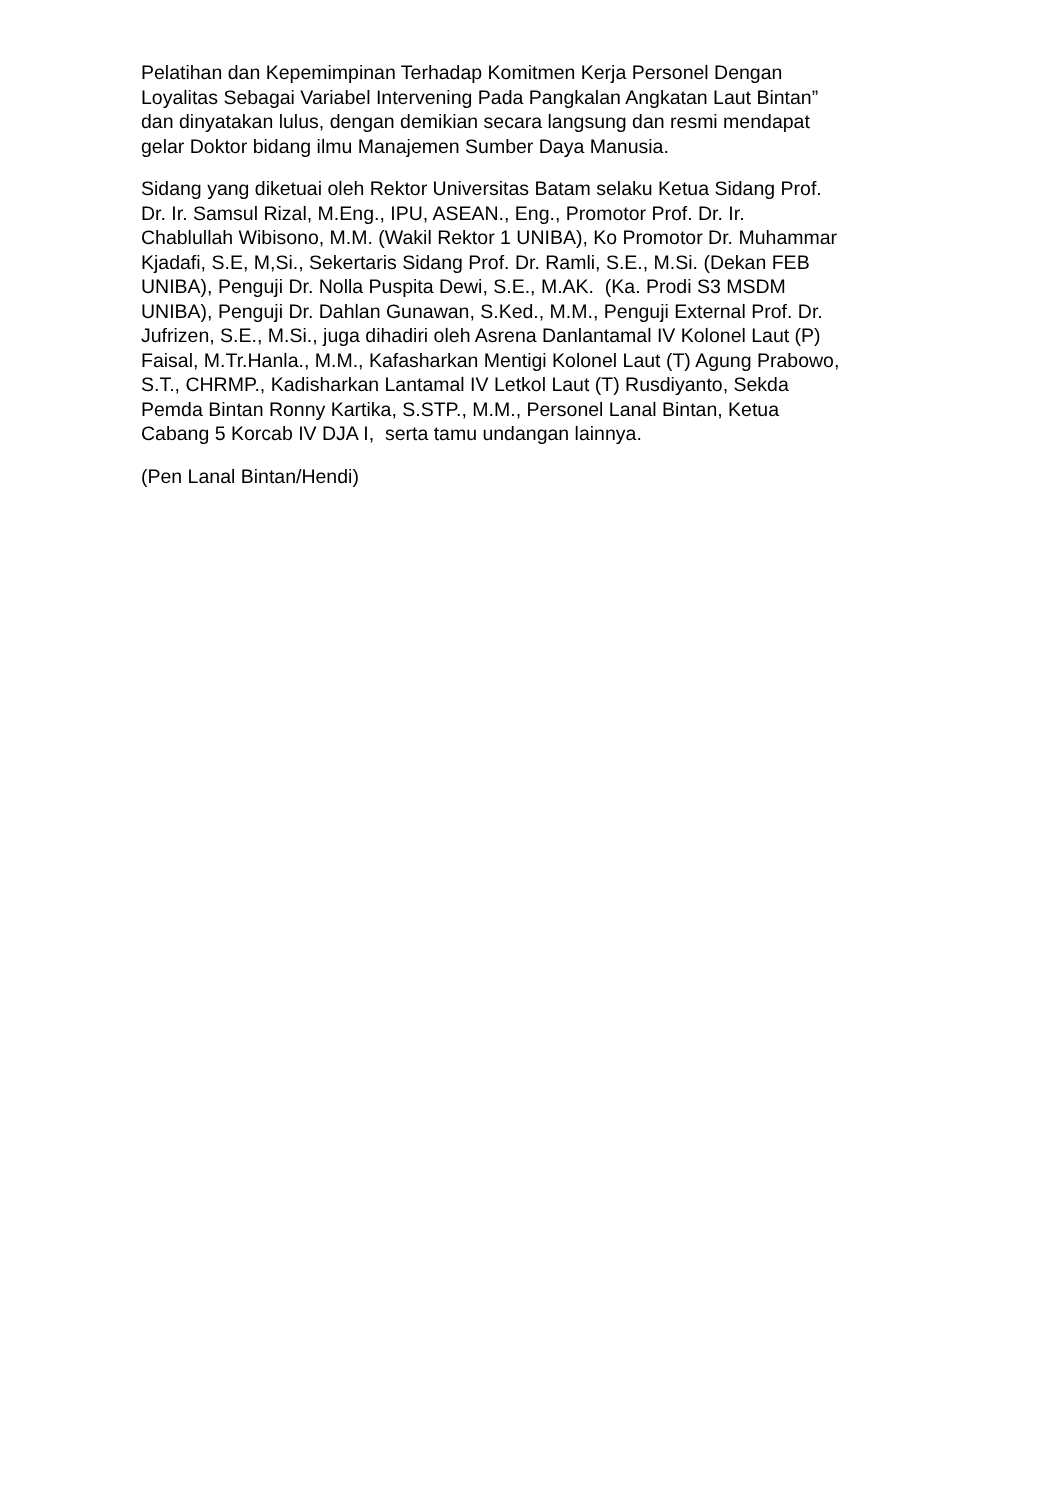Pelatihan dan Kepemimpinan Terhadap Komitmen Kerja Personel Dengan
Loyalitas Sebagai Variabel Intervening Pada Pangkalan Angkatan Laut Bintan”
dan dinyatakan lulus, dengan demikian secara langsung dan resmi mendapat
gelar Doktor bidang ilmu Manajemen Sumber Daya Manusia.
Sidang yang diketuai oleh Rektor Universitas Batam selaku Ketua Sidang Prof.
Dr. Ir. Samsul Rizal, M.Eng., IPU, ASEAN., Eng., Promotor Prof. Dr. Ir.
Chablullah Wibisono, M.M. (Wakil Rektor 1 UNIBA), Ko Promotor Dr. Muhammar
Kjadafi, S.E, M,Si., Sekertaris Sidang Prof. Dr. Ramli, S.E., M.Si. (Dekan FEB
UNIBA), Penguji Dr. Nolla Puspita Dewi, S.E., M.AK. (Ka. Prodi S3 MSDM
UNIBA), Penguji Dr. Dahlan Gunawan, S.Ked., M.M., Penguji External Prof. Dr.
Jufrizen, S.E., M.Si., juga dihadiri oleh Asrena Danlantamal IV Kolonel Laut (P)
Faisal, M.Tr.Hanla., M.M., Kafasharkan Mentigi Kolonel Laut (T) Agung Prabowo,
S.T., CHRMP., Kadisharkan Lantamal IV Letkol Laut (T) Rusdiyanto, Sekda
Pemda Bintan Ronny Kartika, S.STP., M.M., Personel Lanal Bintan, Ketua
Cabang 5 Korcab IV DJA I, serta tamu undangan lainnya.
(Pen Lanal Bintan/Hendi)